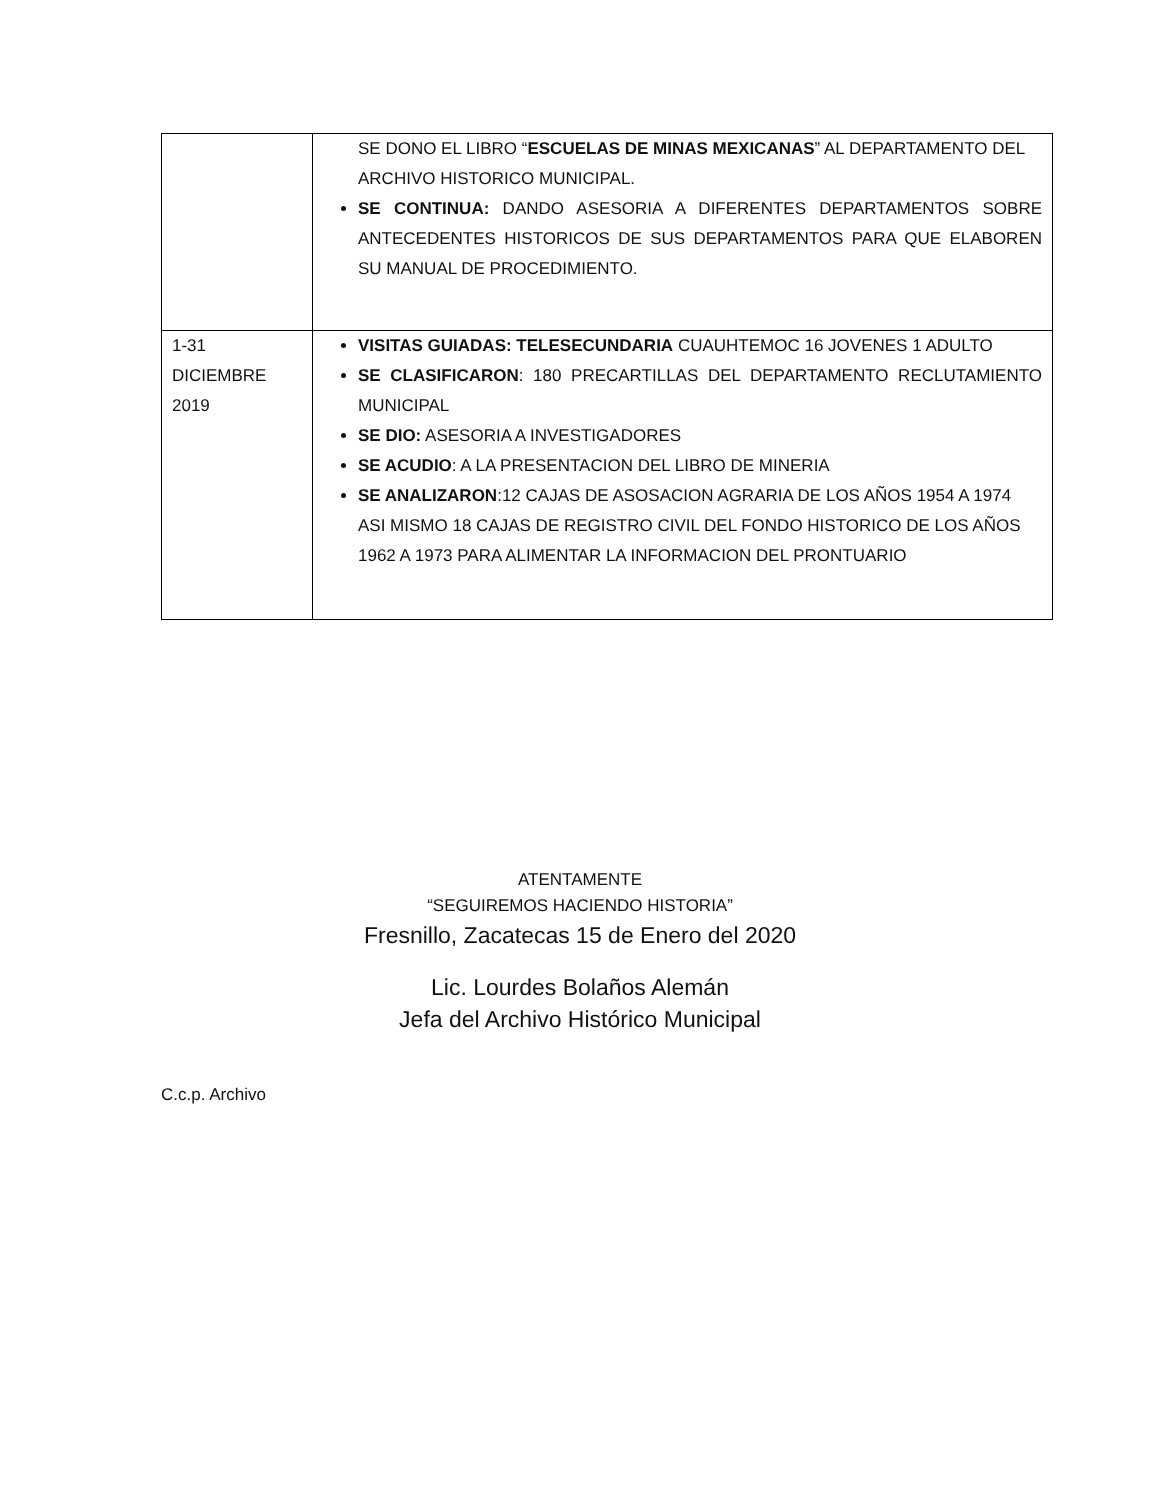| | SE DONO EL LIBRO “ ESCUELAS DE MINAS MEXICANAS ” AL DEPARTAMENTO DEL ARCHIVO HISTORICO MUNICIPAL. SE CONTINUA: DANDO ASESORIA A DIFERENTES DEPARTAMENTOS SOBRE ANTECEDENTES HISTORICOS DE SUS DEPARTAMENTOS PARA QUE ELABOREN SU MANUAL DE PROCEDIMIENTO. |
| 1-31 DICIEMBRE 2019 | VISITAS GUIADAS: TELESECUNDARIA CUAUHTEMOC 16 JOVENES 1 ADULTO SE CLASIFICARON : 180 PRECARTILLAS DEL DEPARTAMENTO RECLUTAMIENTO MUNICIPAL SE DIO: ASESORIA A INVESTIGADORES SE ACUDIO : A LA PRESENTACION DEL LIBRO DE MINERIA SE ANALIZARON :12 CAJAS DE ASOSACION AGRARIA DE LOS AÑOS 1954 A 1974 ASI MISMO 18 CAJAS DE REGISTRO CIVIL DEL FONDO HISTORICO DE LOS AÑOS 1962 A 1973 PARA ALIMENTAR LA INFORMACION DEL PRONTUARIO |
ATENTAMENTE
“SEGUIREMOS HACIENDO HISTORIA”
Fresnillo, Zacatecas 15 de Enero del 2020
Lic. Lourdes Bolaños Alemán
Jefa del Archivo Histórico Municipal
C.c.p. Archivo